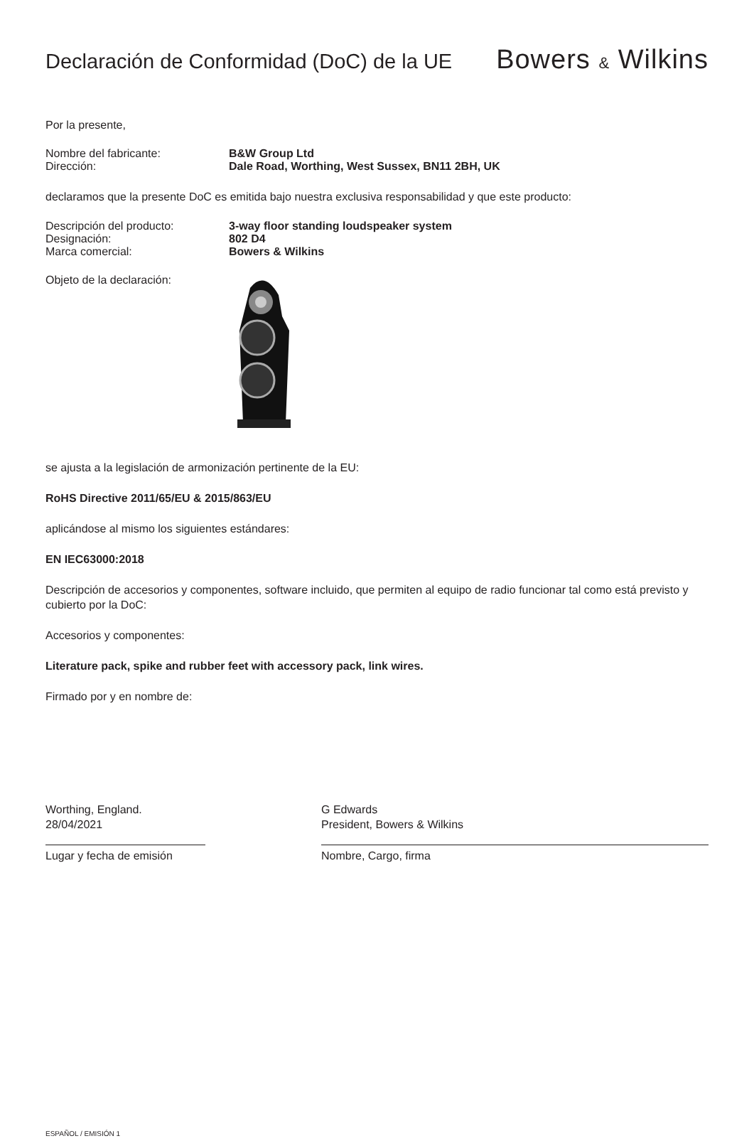Declaración de Conformidad (DoC) de la UE
Bowers & Wilkins
Por la presente,
Nombre del fabricante: B&W Group Ltd
Dirección: Dale Road, Worthing, West Sussex, BN11 2BH, UK
declaramos que la presente DoC es emitida bajo nuestra exclusiva responsabilidad y que este producto:
Descripción del producto: 3-way floor standing loudspeaker system
Designación: 802 D4
Marca comercial: Bowers & Wilkins
Objeto de la declaración:
se ajusta a la legislación de armonización pertinente de la EU:
RoHS Directive 2011/65/EU & 2015/863/EU
aplicándose al mismo los siguientes estándares:
EN IEC63000:2018
Descripción de accesorios y componentes, software incluido, que permiten al equipo de radio funcionar tal como está previsto y cubierto por la DoC:
Accesorios y componentes:
Literature pack, spike and rubber feet with accessory pack, link wires.
Firmado por y en nombre de:
Worthing, England.
28/04/2021
Lugar y fecha de emisión
G Edwards
President, Bowers & Wilkins
Nombre, Cargo, firma
ESPAÑOL / EMISIÓN 1